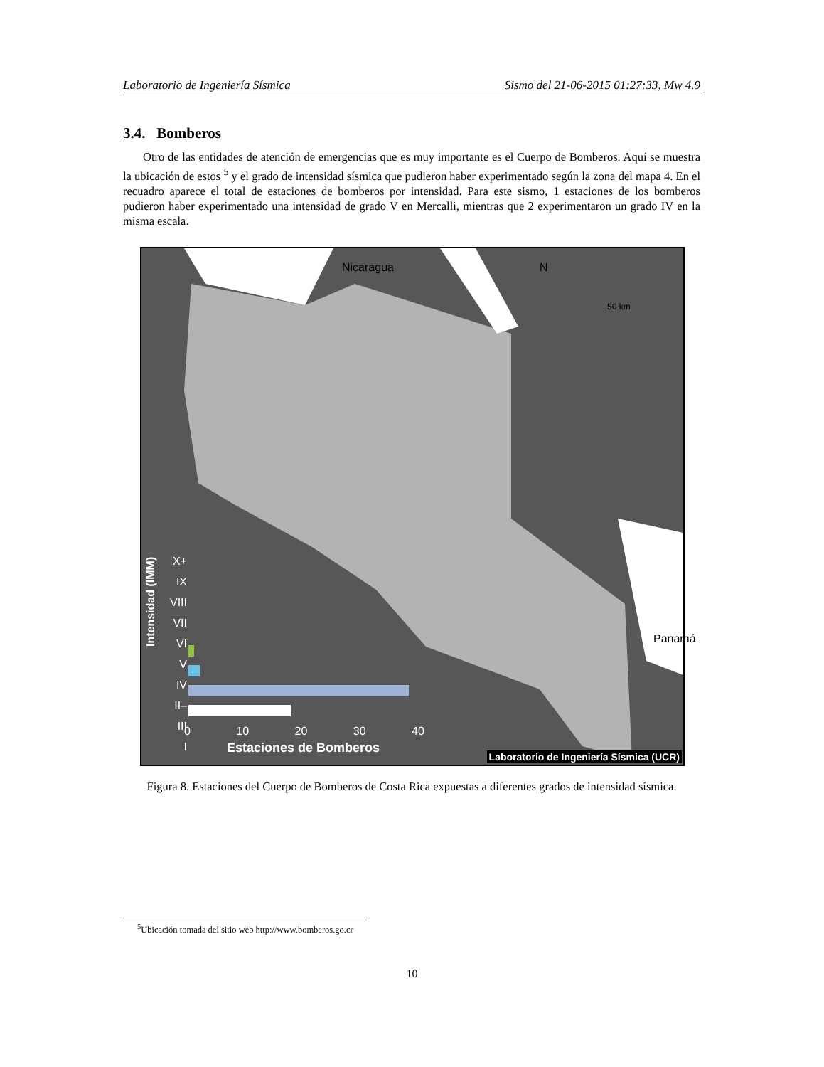Laboratorio de Ingeniería Sísmica Sismo del 21-06-2015 01:27:33, Mw 4.9
3.4. Bomberos
Otro de las entidades de atención de emergencias que es muy importante es el Cuerpo de Bomberos. Aquí se muestra la ubicación de estos <sup>5</sup> y el grado de intensidad sísmica que pudieron haber experimentado según la zona del mapa 4. En el recuadro aparece el total de estaciones de bomberos por intensidad. Para este sismo, 1 estaciones de los bomberos pudieron haber experimentado una intensidad de grado V en Mercalli, mientras que 2 experimentaron un grado IV en la misma escala.
Nicaragua N
50 km
Panamá
X+
IX
VIII
VII
VI
V
IV
II–III
I
Intensidad (IMM)
0 10 20 30 40
Estaciones de Bomberos
Laboratorio de Ingeniería Sísmica (UCR)
Figura 8. Estaciones del Cuerpo de Bomberos de Costa Rica expuestas a diferentes grados de intensidad sísmica.
<sup>5</sup> Ubicación tomada del sitio web http://www.bomberos.go.cr
10